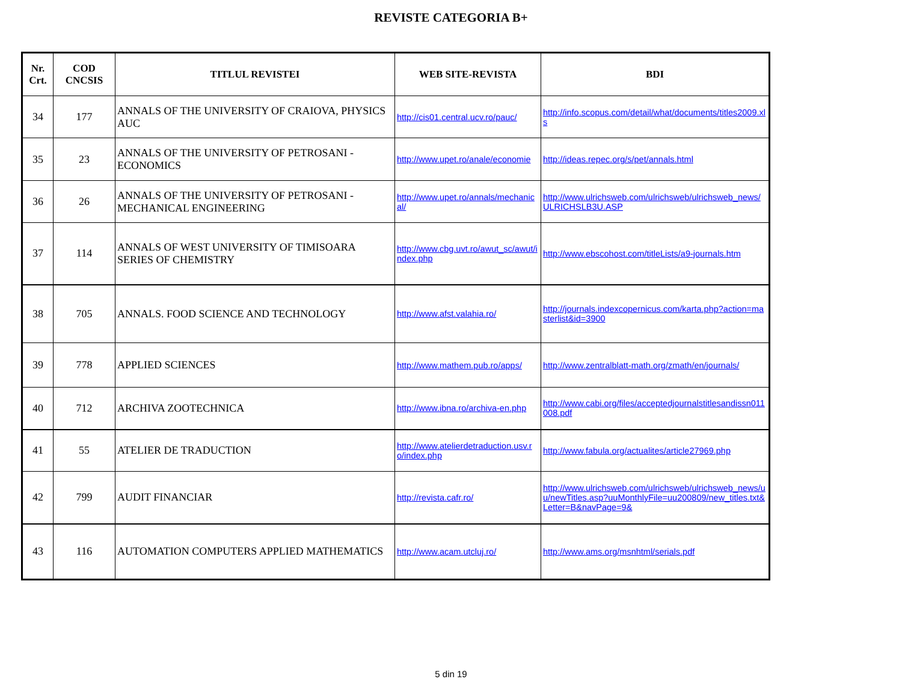REVISTE CATEGORIA B+
| Nr. Crt. | COD CNCSIS | TITLUL REVISTEI | WEB SITE-REVISTA | BDI |
| --- | --- | --- | --- | --- |
| 34 | 177 | ANNALS OF THE UNIVERSITY OF CRAIOVA, PHYSICS AUC | http://cis01.central.ucv.ro/pauc/ | http://info.scopus.com/detail/what/documents/titles2009.xls |
| 35 | 23 | ANNALS OF THE UNIVERSITY OF PETROSANI - ECONOMICS | http://www.upet.ro/anale/economie | http://ideas.repec.org/s/pet/annals.html |
| 36 | 26 | ANNALS OF THE UNIVERSITY OF PETROSANI - MECHANICAL ENGINEERING | http://www.upet.ro/annals/mechanical/ | http://www.ulrichsweb.com/ulrichsweb/ulrichsweb_news/ULRICHSLB3U.ASP |
| 37 | 114 | ANNALS OF WEST UNIVERSITY OF TIMISOARA SERIES OF CHEMISTRY | http://www.cbg.uvt.ro/awut_sc/awut/index.php | http://www.ebscohost.com/titleLists/a9-journals.htm |
| 38 | 705 | ANNALS. FOOD SCIENCE AND TECHNOLOGY | http://www.afst.valahia.ro/ | http://journals.indexcopernicus.com/karta.php?action=masterlist&id=3900 |
| 39 | 778 | APPLIED SCIENCES | http://www.mathem.pub.ro/apps/ | http://www.zentralblatt-math.org/zmath/en/journals/ |
| 40 | 712 | ARCHIVA ZOOTECHNICA | http://www.ibna.ro/archiva-en.php | http://www.cabi.org/files/acceptedjournalstitlesandissn011008.pdf |
| 41 | 55 | ATELIER DE TRADUCTION | http://www.atelierdetraduction.usv.ro/index.php | http://www.fabula.org/actualites/article27969.php |
| 42 | 799 | AUDIT FINANCIAR | http://revista.cafr.ro/ | http://www.ulrichsweb.com/ulrichsweb/ulrichsweb_news/uu/newTitles.asp?uuMonthlyFile=uu200809/new_titles.txt&Letter=B&navPage=9& |
| 43 | 116 | AUTOMATION COMPUTERS APPLIED MATHEMATICS | http://www.acam.utcluj.ro/ | http://www.ams.org/msnhtml/serials.pdf |
5 din 19